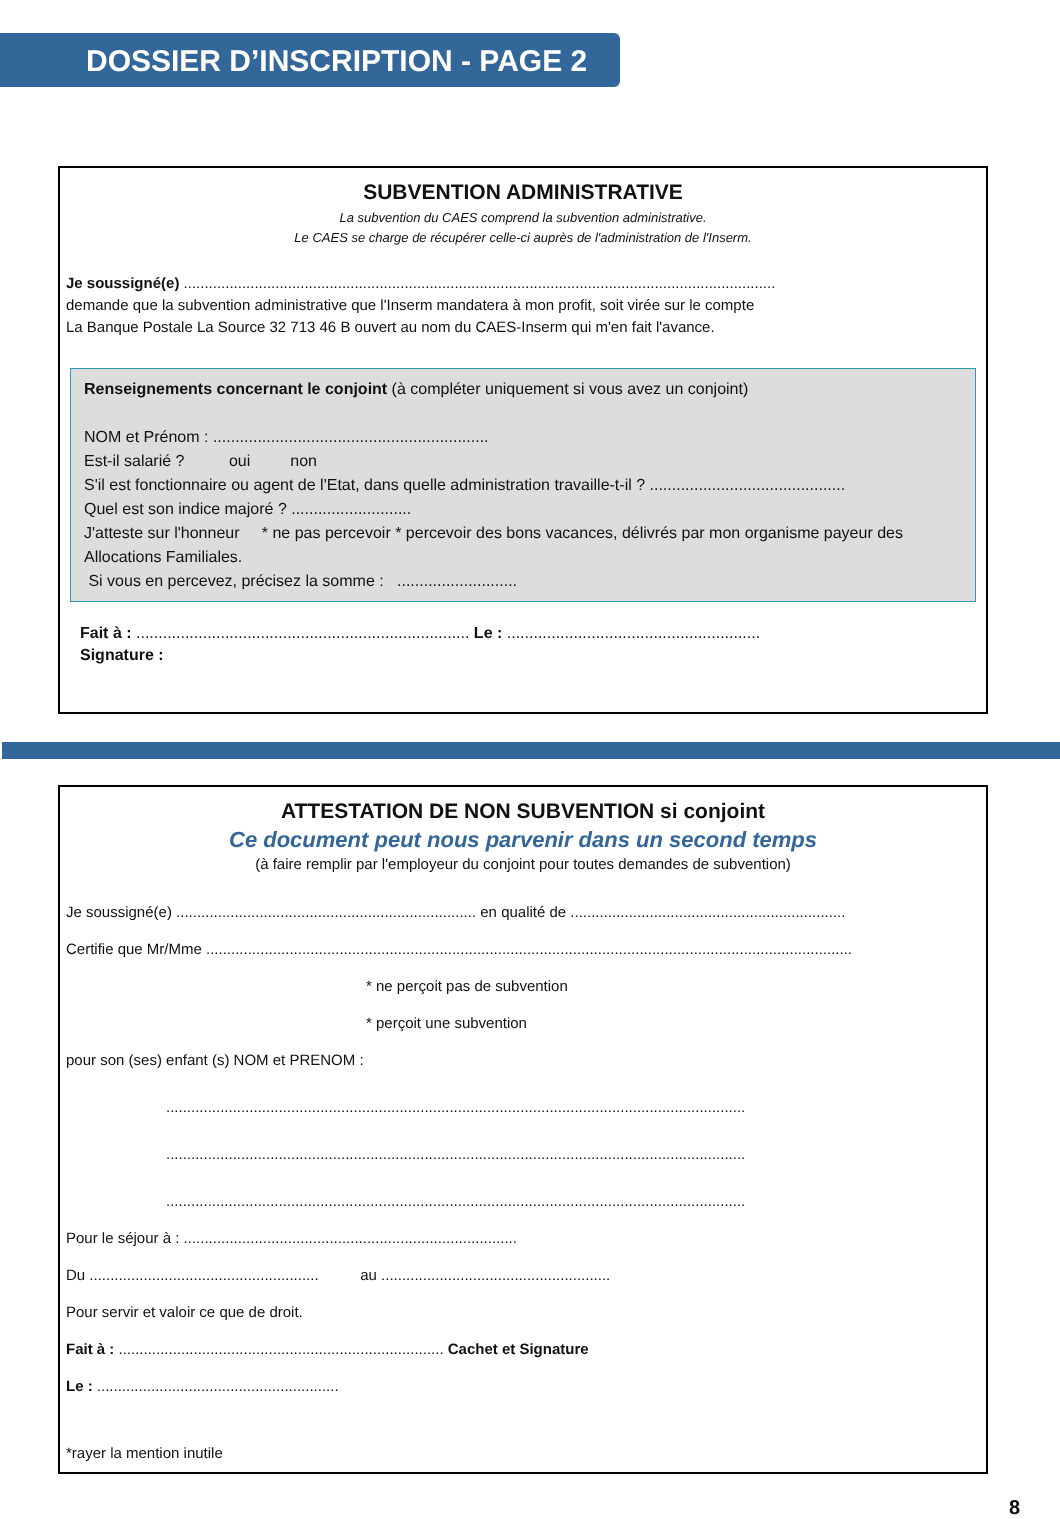DOSSIER D’INSCRIPTION - PAGE 2
SUBVENTION ADMINISTRATIVE
La subvention du CAES comprend la subvention administrative.
Le CAES se charge de récupérer celle-ci auprès de l'administration de l'Inserm.
Je soussigné(e) ..............................................................................................................................................
demande que la subvention administrative que l'Inserm mandatera à mon profit, soit virée sur le compte
La Banque Postale La Source 32 713 46 B ouvert au nom du CAES-Inserm qui m'en fait l'avance.
Renseignements concernant le conjoint (à compléter uniquement si vous avez un conjoint)
NOM et Prénom : ..............................................................
Est-il salarié ? oui non
S'il est fonctionnaire ou agent de l'Etat, dans quelle administration travaille-t-il ? ............................................
Quel est son indice majoré ? ...........................
J'atteste sur l'honneur * ne pas percevoir * percevoir des bons vacances, délivrés par mon organisme payeur des Allocations Familiales.
Si vous en percevez, précisez la somme : ...........................
Fait à : ........................................................................... Le : .........................................................
Signature :
ATTESTATION DE NON SUBVENTION si conjoint
Ce document peut nous parvenir dans un second temps
(à faire remplir par l'employeur du conjoint pour toutes demandes de subvention)
Je soussigné(e) ........................................................................ en qualité de ..................................................................
Certifie que Mr/Mme ...........................................................................................................................................................
* ne perçoit pas de subvention
* perçoit une subvention
pour son (ses) enfant (s) NOM et PRENOM :
...........................................................................................................................................
...........................................................................................................................................
...........................................................................................................................................
Pour le séjour à : ................................................................................
Du ....................................................... au .......................................................
Pour servir et valoir ce que de droit.
Fait à : .............................................................................. Cachet et Signature
Le : ..........................................................
*rayer la mention inutile
8